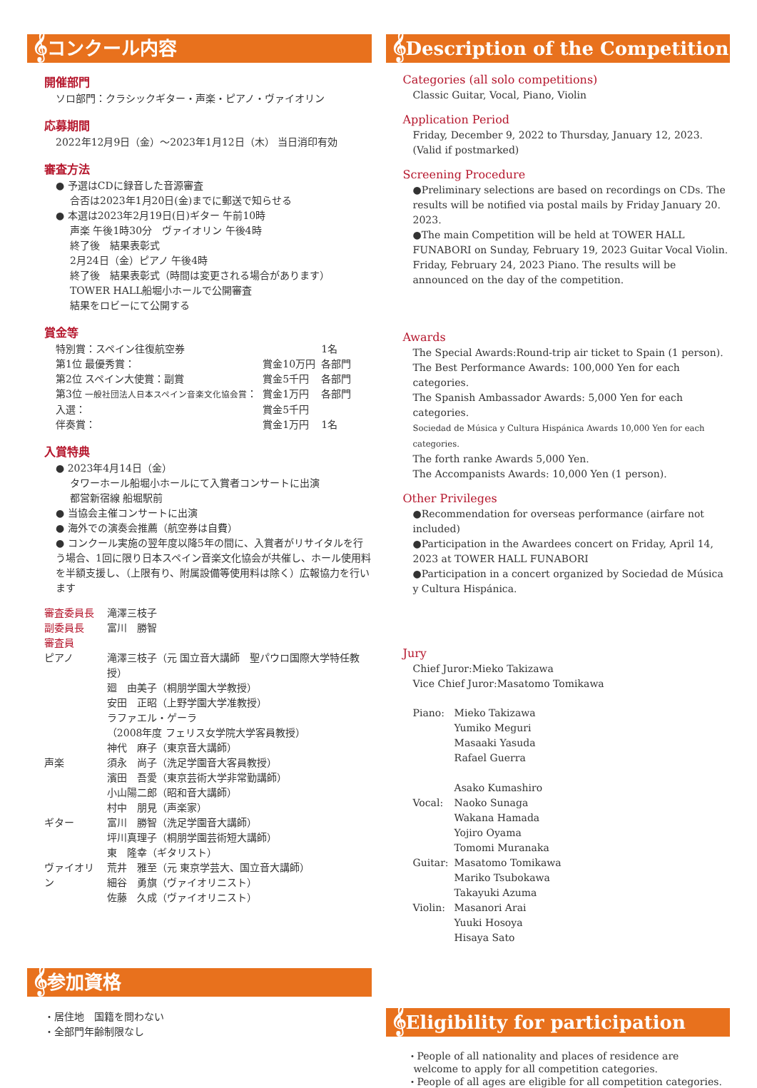𝄞コンクール内容
開催部門
ソロ部門：クラシックギター・声楽・ピアノ・ヴァイオリン
応募期間
2022年12月9日（金）〜2023年1月12日（木） 当日消印有効
審査方法
● 予選はCDに録音した音源審査
合否は2023年1月20日(金)までに郵送で知らせる
● 本選は2023年2月19日(日)ギター 午前10時
声楽 午後1時30分　ヴァイオリン 午後4時
終了後　結果表彰式
2月24日（金）ピアノ 午後4時
終了後　結果表彰式（時間は変更される場合があります）
TOWER HALL船堀小ホールで公開審査
結果をロビーにて公開する
賞金等
| 特別賞：スペイン往復航空券 | | 1名 |
| 第1位 最優秀賞： | 賞金10万円 | 各部門 |
| 第2位 スペイン大使賞：副賞 | 賞金5千円 | 各部門 |
| 第3位 一般社団法人日本スペイン音楽文化協会賞 ： | 賞金1万円 | 各部門 |
| 入選： | 賞金5千円 | |
| 伴奏賞： | 賞金1万円 | 1名 |
入賞特典
● 2023年4月14日（金）
タワーホール船堀小ホールにて入賞者コンサートに出演
都営新宿線 船堀駅前
● 当協会主催コンサートに出演
● 海外での演奏会推薦（航空券は自費）
● コンクール実施の翌年度以降5年の間に、入賞者がリサイタルを行う場合、1回に限り日本スペイン音楽文化協会が共催し、ホール使用料を半額支援し、（上限有り、附属設備等使用料は除く）広報協力を行います
| 審査委員長 | 滝澤三枝子 |
| 副委員長 | 富川 勝智 |
| 審査員 | |
| ピアノ | 滝澤三枝子（元 国立音大講師 聖パウロ国際大学特任教授） 廻 由美子（桐朋学園大学教授） 安田 正昭（上野学園大学准教授） ラファエル・ゲーラ （2008年度 フェリス女学院大学客員教授） 神代 麻子（東京音大講師） |
| 声楽 | 須永 尚子（洗足学園音大客員教授） 濱田 吾愛（東京芸術大学非常勤講師） 小山陽二郎（昭和音大講師） 村中 朋見（声楽家） |
| ギター | 富川 勝智（洗足学園音大講師） 坪川真理子（桐朋学園芸術短大講師） 東 隆幸（ギタリスト） |
| ヴァイオリン | 荒井 雅至（元 東京学芸大、国立音大講師） 細谷 勇旗（ヴァイオリニスト） 佐藤 久成（ヴァイオリニスト） |
𝄞参加資格
・居住地　国籍を問わない
・全部門年齢制限なし
𝄞Description of the Competition
Categories (all solo competitions)
Classic Guitar, Vocal, Piano, Violin
Application Period
Friday, December 9, 2022 to Thursday, January 12, 2023.
(Valid if postmarked)
Screening Procedure
●Preliminary selections are based on recordings on CDs. The results will be notified via postal mails by Friday January 20. 2023.
●The main Competition will be held at TOWER HALL FUNABORI on Sunday, February 19, 2023 Guitar Vocal Violin. Friday, February 24, 2023 Piano. The results will be announced on the day of the competition.
Awards
The Special Awards:Round-trip air ticket to Spain (1 person).
The Best Performance Awards: 100,000 Yen for each categories.
The Spanish Ambassador Awards: 5,000 Yen for each categories.
Sociedad de Música y Cultura Hispánica Awards 10,000 Yen for each categories.
The forth ranke Awards 5,000 Yen.
The Accompanists Awards: 10,000 Yen (1 person).
Other Privileges
●Recommendation for overseas performance (airfare not included)
●Participation in the Awardees concert on Friday, April 14, 2023 at TOWER HALL FUNABORI
●Participation in a concert organized by Sociedad de Música y Cultura Hispánica.
Jury
Chief Juror:Mieko Takizawa
Vice Chief Juror:Masatomo Tomikawa
| Piano: | Mieko Takizawa Yumiko Meguri Masaaki Yasuda Rafael Guerra Asako Kumashiro |
| Vocal: | Naoko Sunaga Wakana Hamada Yojiro Oyama Tomomi Muranaka |
| Guitar: | Masatomo Tomikawa Mariko Tsubokawa Takayuki Azuma |
| Violin: | Masanori Arai Yuuki Hosoya Hisaya Sato |
𝄞Eligibility for participation
・People of all nationality and places of residence are
welcome to apply for all competition categories.
・People of all ages are eligible for all competition categories.